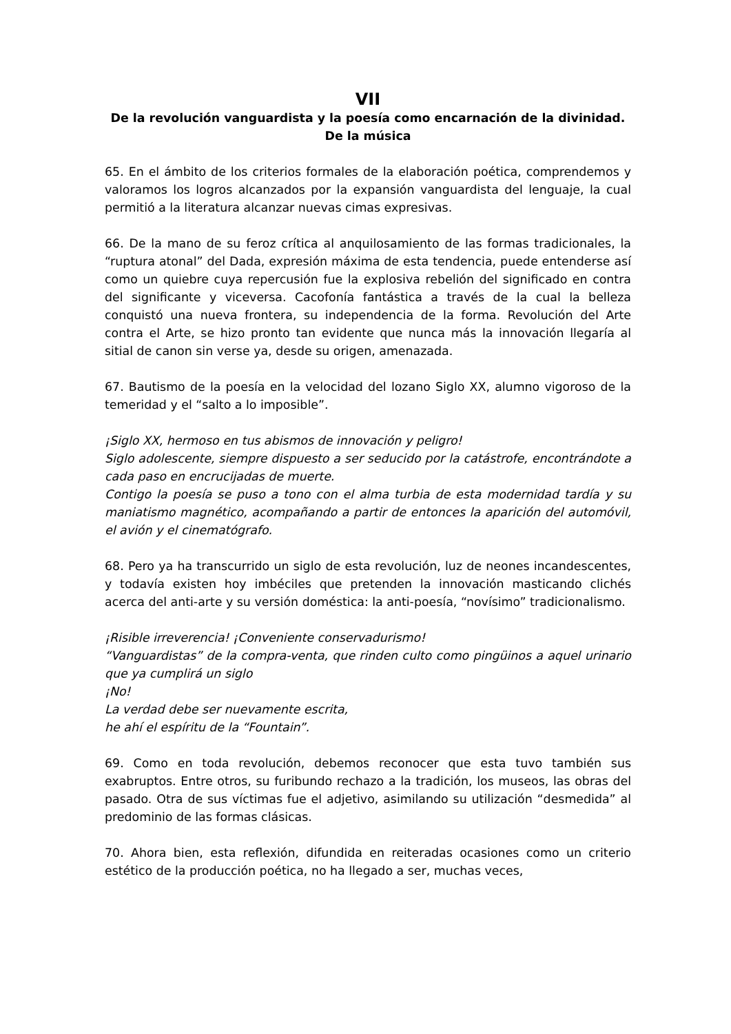VII
De la revolución vanguardista y la poesía como encarnación de la divinidad.
De la música
65. En el ámbito de los criterios formales de la elaboración poética, comprendemos y valoramos los logros alcanzados por la expansión vanguardista del lenguaje, la cual permitió a la literatura alcanzar nuevas cimas expresivas.
66. De la mano de su feroz crítica al anquilosamiento de las formas tradicionales, la “ruptura atonal” del Dada, expresión máxima de esta tendencia, puede entenderse así como un quiebre cuya repercusión fue la explosiva rebelión del significado en contra del significante y viceversa. Cacofonía fantástica a través de la cual la belleza conquistó una nueva frontera, su independencia de la forma. Revolución del Arte contra el Arte, se hizo pronto tan evidente que nunca más la innovación llegaría al sitial de canon sin verse ya, desde su origen, amenazada.
67. Bautismo de la poesía en la velocidad del lozano Siglo XX, alumno vigoroso de la temeridad y el “salto a lo imposible”.
¡Siglo XX, hermoso en tus abismos de innovación y peligro!
Siglo adolescente, siempre dispuesto a ser seducido por la catástrofe, encontrándote a cada paso en encrucijadas de muerte.
Contigo la poesía se puso a tono con el alma turbia de esta modernidad tardía y su maniatismo magnético, acompañando a partir de entonces la aparición del automóvil, el avión y el cinematógrafo.
68. Pero ya ha transcurrido un siglo de esta revolución, luz de neones incandescentes, y todavía existen hoy imbéciles que pretenden la innovación masticando clichés acerca del anti-arte y su versión doméstica: la anti-poesía, “novísimo” tradicionalismo.
¡Risible irreverencia! ¡Conveniente conservadurismo!
“Vanguardistas” de la compra-venta, que rinden culto como pingüinos a aquel urinario que ya cumplirá un siglo
¡No!
La verdad debe ser nuevamente escrita,
he ahí el espíritu de la “Fountain”.
69. Como en toda revolución, debemos reconocer que esta tuvo también sus exabruptos. Entre otros, su furibundo rechazo a la tradición, los museos, las obras del pasado. Otra de sus víctimas fue el adjetivo, asimilando su utilización “desmedida” al predominio de las formas clásicas.
70. Ahora bien, esta reflexión, difundida en reiteradas ocasiones como un criterio estético de la producción poética, no ha llegado a ser, muchas veces,